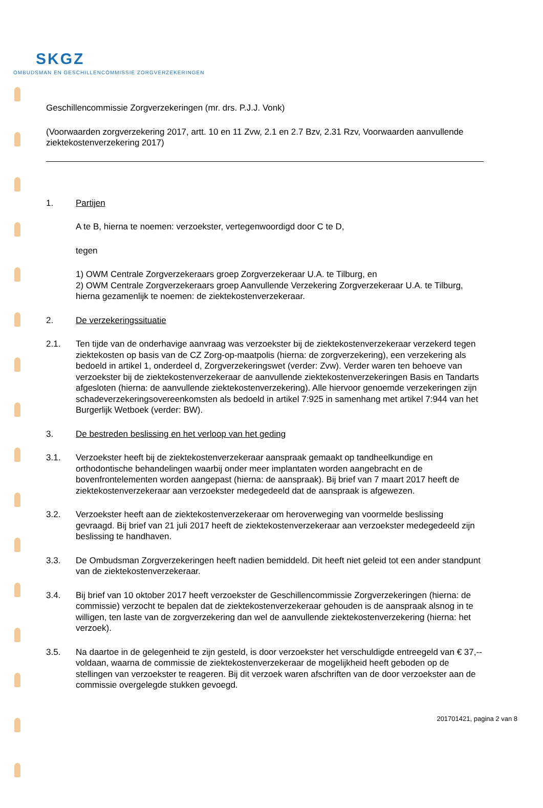SKGZ
OMBUDSMAN EN GESCHILLENCOMMISSIE ZORGVERZEKERINGEN
Geschillencommissie Zorgverzekeringen (mr. drs. P.J.J. Vonk)
(Voorwaarden zorgverzekering 2017, artt. 10 en 11 Zvw, 2.1 en 2.7 Bzv, 2.31 Rzv, Voorwaarden aanvullende ziektekostenverzekering 2017)
1. Partijen
A te B, hierna te noemen: verzoekster, vertegenwoordigd door C te D,
tegen
1) OWM Centrale Zorgverzekeraars groep Zorgverzekeraar U.A. te Tilburg, en
2) OWM Centrale Zorgverzekeraars groep Aanvullende Verzekering Zorgverzekeraar U.A. te Tilburg,
hierna gezamenlijk te noemen: de ziektekostenverzekeraar.
2. De verzekeringssituatie
2.1. Ten tijde van de onderhavige aanvraag was verzoekster bij de ziektekostenverzekeraar verzekerd tegen ziektekosten op basis van de CZ Zorg-op-maatpolis (hierna: de zorgverzekering), een verzekering als bedoeld in artikel 1, onderdeel d, Zorgverzekeringswet (verder: Zvw). Verder waren ten behoeve van verzoekster bij de ziektekostenverzekeraar de aanvullende ziektekostenverzekeringen Basis en Tandarts afgesloten (hierna: de aanvullende ziektekostenverzekering). Alle hiervoor genoemde verzekeringen zijn schadeverzekeringsovereenkomsten als bedoeld in artikel 7:925 in samenhang met artikel 7:944 van het Burgerlijk Wetboek (verder: BW).
3. De bestreden beslissing en het verloop van het geding
3.1. Verzoekster heeft bij de ziektekostenverzekeraar aanspraak gemaakt op tandheelkundige en orthodontische behandelingen waarbij onder meer implantaten worden aangebracht en de bovenfrontelementen worden aangepast (hierna: de aanspraak). Bij brief van 7 maart 2017 heeft de ziektekostenverzekeraar aan verzoekster medegedeeld dat de aanspraak is afgewezen.
3.2. Verzoekster heeft aan de ziektekostenverzekeraar om heroverweging van voormelde beslissing gevraagd. Bij brief van 21 juli 2017 heeft de ziektekostenverzekeraar aan verzoekster medegedeeld zijn beslissing te handhaven.
3.3. De Ombudsman Zorgverzekeringen heeft nadien bemiddeld. Dit heeft niet geleid tot een ander standpunt van de ziektekostenverzekeraar.
3.4. Bij brief van 10 oktober 2017 heeft verzoekster de Geschillencommissie Zorgverzekeringen (hierna: de commissie) verzocht te bepalen dat de ziektekostenverzekeraar gehouden is de aanspraak alsnog in te willigen, ten laste van de zorgverzekering dan wel de aanvullende ziektekostenverzekering (hierna: het verzoek).
3.5. Na daartoe in de gelegenheid te zijn gesteld, is door verzoekster het verschuldigde entreegeld van € 37,-- voldaan, waarna de commissie de ziektekostenverzekeraar de mogelijkheid heeft geboden op de stellingen van verzoekster te reageren. Bij dit verzoek waren afschriften van de door verzoekster aan de commissie overgelegde stukken gevoegd.
201701421, pagina 2 van 8